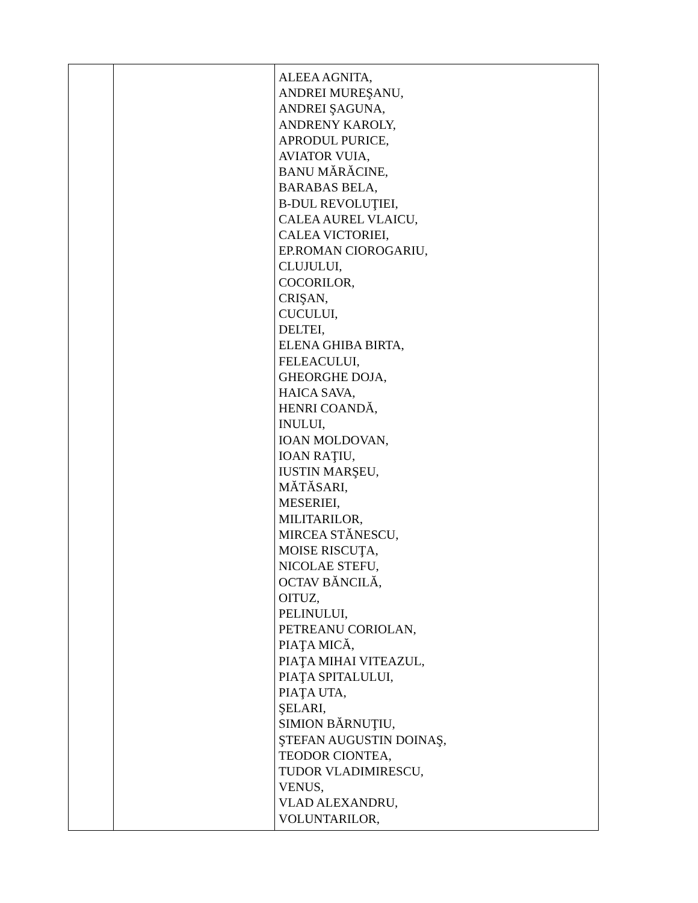| | | ALEEA AGNITA, ANDREI MUREŞANU, ANDREI ŞAGUNA, ANDRENY KAROLY, APRODUL PURICE, AVIATOR VUIA, BANU MĂRĂCINE, BARABAS BELA, B-DUL REVOLUŢIEI, CALEA AUREL VLAICU, CALEA VICTORIEI, EP.ROMAN CIOROGARIU, CLUJULUI, COCORILOR, CRIŞAN, CUCULUI, DELTEI, ELENA GHIBA BIRTA, FELEACULUI, GHEORGHE DOJA, HAICA SAVA, HENRI COANDĂ, INULUI, IOAN MOLDOVAN, IOAN RAŢIU, IUSTIN MARŞEU, MĂTĂSARI, MESERIEI, MILITARILOR, MIRCEA STĂNESCU, MOISE RISCUŢA, NICOLAE STEFU, OCTAV BĂNCILĂ, OITUZ, PELINULUI, PETREANU CORIOLAN, PIAŢA MICĂ, PIAŢA MIHAI VITEAZUL, PIAŢA SPITALULUI, PIAŢA UTA, ŞELARI, SIMION BĂRNUŢIU, ŞTEFAN AUGUSTIN DOINAŞ, TEODOR CIONTEA, TUDOR VLADIMIRESCU, VENUS, VLAD ALEXANDRU, VOLUNTARILOR, |